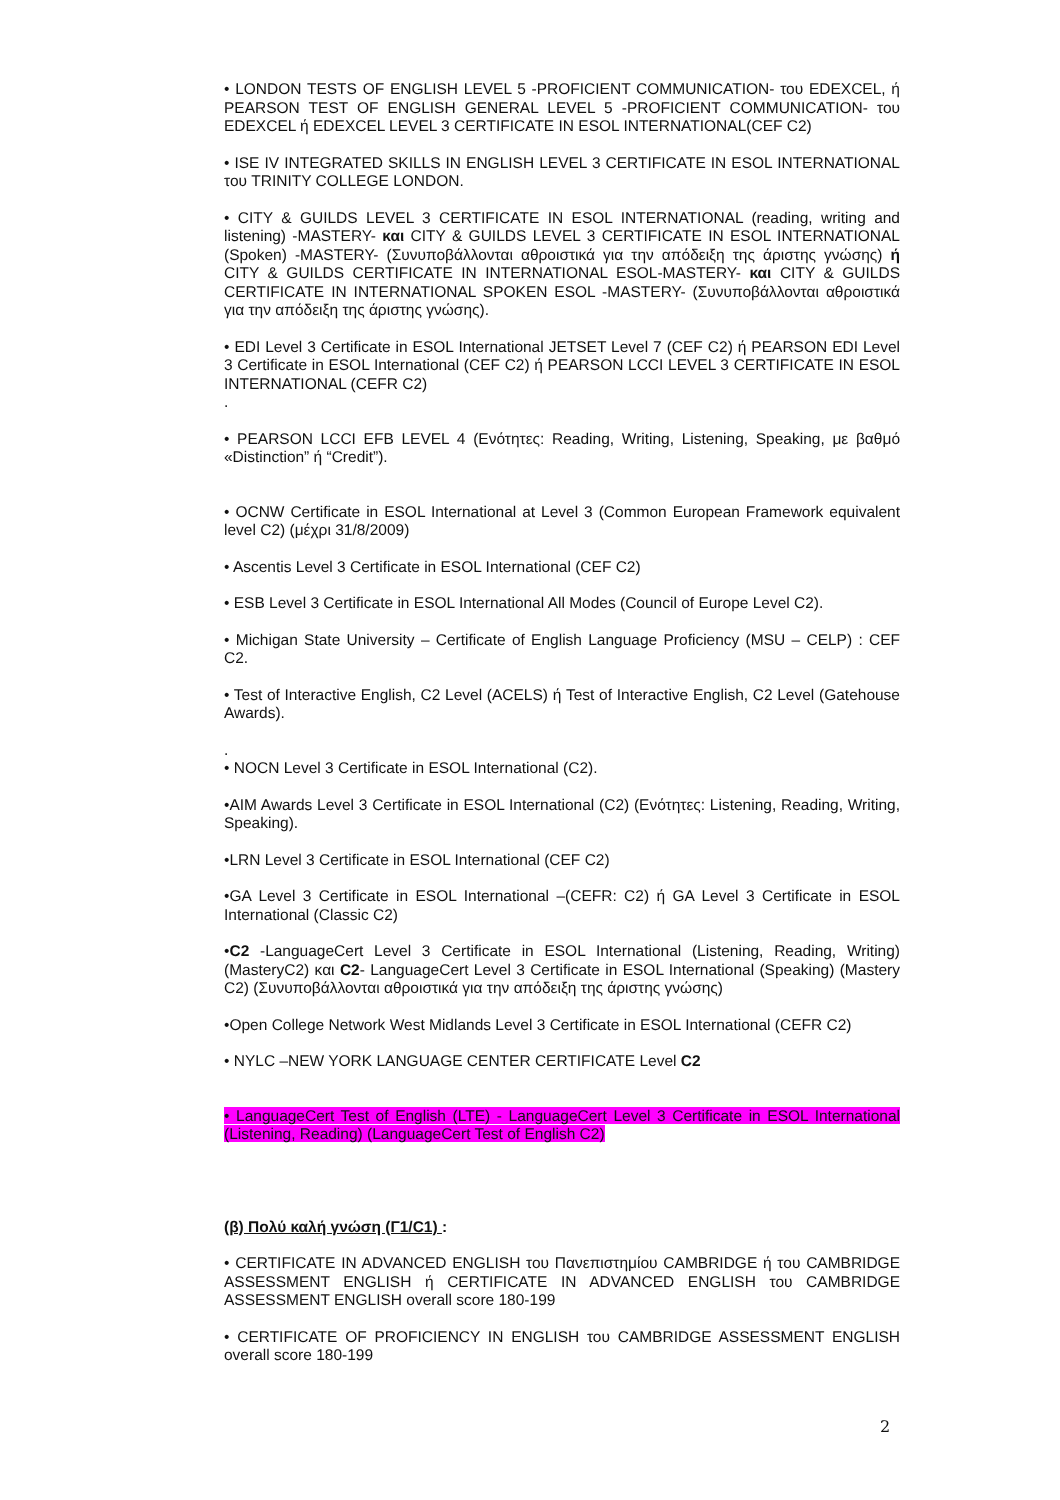• LONDON TESTS OF ENGLISH LEVEL 5 -PROFICIENT COMMUNICATION- του EDEXCEL, ή PEARSON TEST OF ENGLISH GENERAL LEVEL 5 -PROFICIENT COMMUNICATION- του EDEXCEL ή EDEXCEL LEVEL 3 CERTIFICATE IN ESOL INTERNATIONAL(CEF C2)
• ISE IV INTEGRATED SKILLS IN ENGLISH LEVEL 3 CERTIFICATE IN ESOL INTERNATIONAL του TRINITY COLLEGE LONDON.
• CITY & GUILDS LEVEL 3 CERTIFICATE IN ESOL INTERNATIONAL (reading, writing and listening) -MASTERY- και CITY & GUILDS LEVEL 3 CERTIFICATE IN ESOL INTERNATIONAL (Spoken) -MASTERY- (Συνυποβάλλονται αθροιστικά για την απόδειξη της άριστης γνώσης) ή CITY & GUILDS CERTIFICATE IN INTERNATIONAL ESOL-MASTERY- και CITY & GUILDS CERTIFICATE IN INTERNATIONAL SPOKEN ESOL -MASTERY- (Συνυποβάλλονται αθροιστικά για την απόδειξη της άριστης γνώσης).
• EDI Level 3 Certificate in ESOL International JETSET Level 7 (CEF C2) ή PEARSON EDI Level 3 Certificate in ESOL International (CEF C2) ή PEARSON LCCI LEVEL 3 CERTIFICATE IN ESOL INTERNATIONAL (CEFR C2)
.
• PEARSON LCCI EFB LEVEL 4 (Ενότητες: Reading, Writing, Listening, Speaking, με βαθμό «Distinction” ή “Credit”).
• OCNW Certificate in ESOL International at Level 3 (Common European Framework equivalent level C2) (μέχρι 31/8/2009)
• Ascentis Level 3 Certificate in ESOL International (CEF C2)
• ESB Level 3 Certificate in ESOL International All Modes (Council of Europe Level C2).
• Michigan State University – Certificate of English Language Proficiency (MSU – CELP) : CEF C2.
• Test of Interactive English, C2 Level (ACELS) ή Test of Interactive English, C2 Level (Gatehouse Awards).
.
• NOCN Level 3 Certificate in ESOL International (C2).
•AIM Awards Level 3 Certificate in ESOL International (C2) (Ενότητες: Listening, Reading, Writing, Speaking).
•LRN Level 3 Certificate in ESOL International (CEF C2)
•GA Level 3 Certificate in ESOL International –(CEFR: C2) ή GA Level 3 Certificate in ESOL International (Classic C2)
•C2 -LanguageCert Level 3 Certificate in ESOL International (Listening, Reading, Writing) (MasteryC2) και C2- LanguageCert Level 3 Certificate in ESOL International (Speaking) (Mastery C2) (Συνυποβάλλονται αθροιστικά για την απόδειξη της άριστης γνώσης)
•Open College Network West Midlands Level 3 Certificate in ESOL International (CEFR C2)
• NYLC –NEW YORK LANGUAGE CENTER CERTIFICATE Level C2
• LanguageCert Test of English (LTE) - LanguageCert Level 3 Certificate in ESOL International (Listening, Reading) (LanguageCert Test of English C2)
(β) Πολύ καλή γνώση (Γ1/C1) :
• CERTIFICATE IN ADVANCED ENGLISH του Πανεπιστημίου CAMBRIDGE ή του CAMBRIDGE ASSESSMENT ENGLISH ή CERTIFICATE IN ADVANCED ENGLISH του CAMBRIDGE ASSESSMENT ENGLISH overall score 180-199
• CERTIFICATE OF PROFICIENCY IN ENGLISH του CAMBRIDGE ASSESSMENT ENGLISH overall score 180-199
2